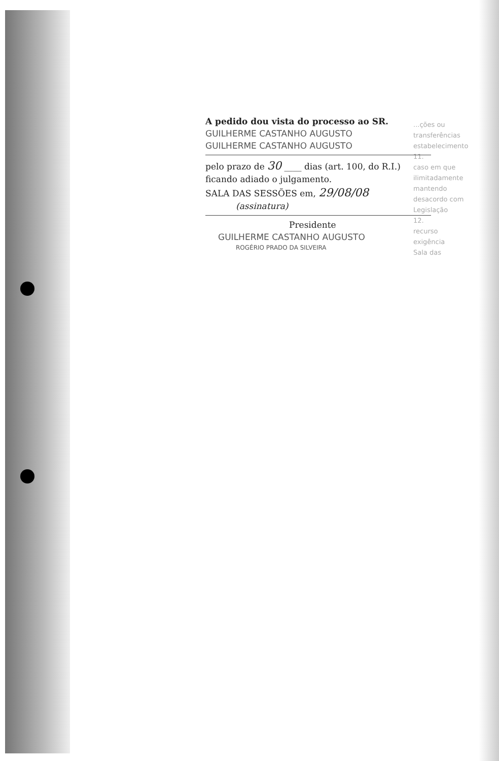...ções ou
transferências
estabelecimento
11.
caso em que
ilimitadamente
mantendo
desacordo com
Legislação
12.
recurso
exigência
Sala das
A pedido dou vista do processo ao SR.
GUILHERME CASTANHO AUGUSTO
GUILHERME CASTANHO AUGUSTO
pelo prazo de 30 ____ dias (art. 100, do R.I.)
ficando adiado o julgamento.
SALA DAS SESSÕES em, 29/08/08
(assinatura)
Presidente
GUILHERME CASTANHO AUGUSTO
ROGÉRIO PRADO DA SILVEIRA